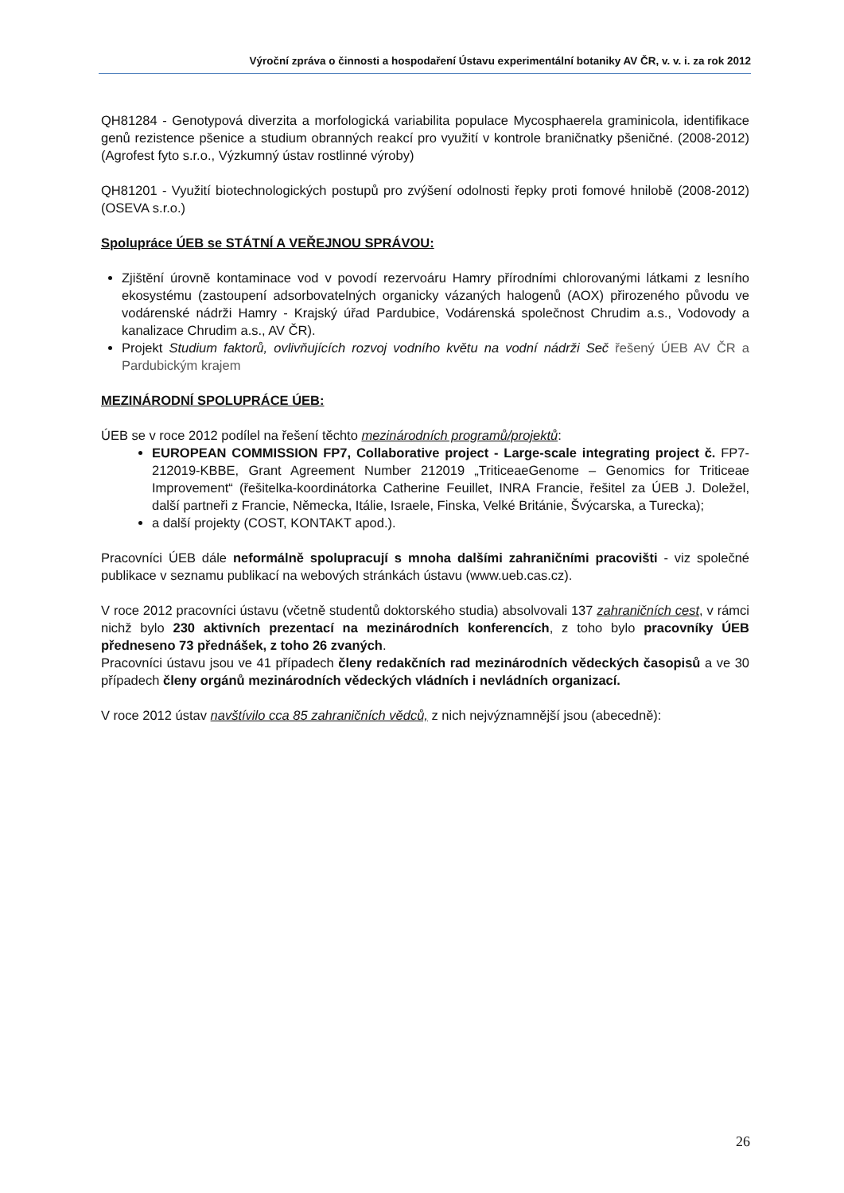Výroční zpráva o činnosti a hospodaření Ústavu experimentální botaniky AV ČR, v. v. i. za rok 2012
QH81284 - Genotypová diverzita a morfologická variabilita populace Mycosphaerela graminicola, identifikace genů rezistence pšenice a studium obranných reakcí pro využití v kontrole braničnatky pšeničné. (2008-2012) (Agrofest fyto s.r.o., Výzkumný ústav rostlinné výroby)
QH81201 - Využití biotechnologických postupů pro zvýšení odolnosti řepky proti fomové hnilobě (2008-2012) (OSEVA s.r.o.)
Spolupráce ÚEB se STÁTNÍ A VEŘEJNOU SPRÁVOU:
Zjištění úrovně kontaminace vod v povodí rezervoáru Hamry přírodními chlorovanými látkami z lesního ekosystému (zastoupení adsorbovatelných organicky vázaných halogenů (AOX) přirozeného původu ve vodárenské nádrži Hamry - Krajský úřad Pardubice, Vodárenská společnost Chrudim a.s., Vodovody a kanalizace Chrudim a.s., AV ČR).
Projekt Studium faktorů, ovlivňujících rozvoj vodního květu na vodní nádrži Seč řešený ÚEB AV ČR a Pardubickým krajem
MEZINÁRODNÍ SPOLUPRÁCE ÚEB:
ÚEB se v roce 2012 podílel na řešení těchto mezinárodních programů/projektů:
EUROPEAN COMMISSION FP7, Collaborative project - Large-scale integrating project č. FP7-212019-KBBE, Grant Agreement Number 212019 „TriticeaeGenome – Genomics for Triticeae Improvement“ (řešitelka-koordinátorka Catherine Feuillet, INRA Francie, řešitel za ÚEB J. Doležel, další partneři z Francie, Německa, Itálie, Israele, Finska, Velké Británie, Švýcarska, a Turecka);
a další projekty (COST, KONTAKT apod.).
Pracovníci ÚEB dále neformálně spolupracují s mnoha dalšími zahraničními pracovišti - viz společné publikace v seznamu publikací na webových stránkách ústavu (www.ueb.cas.cz).
V roce 2012 pracovníci ústavu (včetně studentů doktorského studia) absolvovali 137 zahraničních cest, v rámci nichž bylo 230 aktivních prezentací na mezinárodních konferencích, z toho bylo pracovníky ÚEB předneseno 73 přednášek, z toho 26 zvaných.
Pracovníci ústavu jsou ve 41 případech členy redakčních rad mezinárodních vědeckých časopisů a ve 30 případech členy orgánů mezinárodních vědeckých vládních i nevládních organizací.
V roce 2012 ústav navštívilo cca 85 zahraničních vědců, z nich nejvýznamnější jsou (abecedně):
26